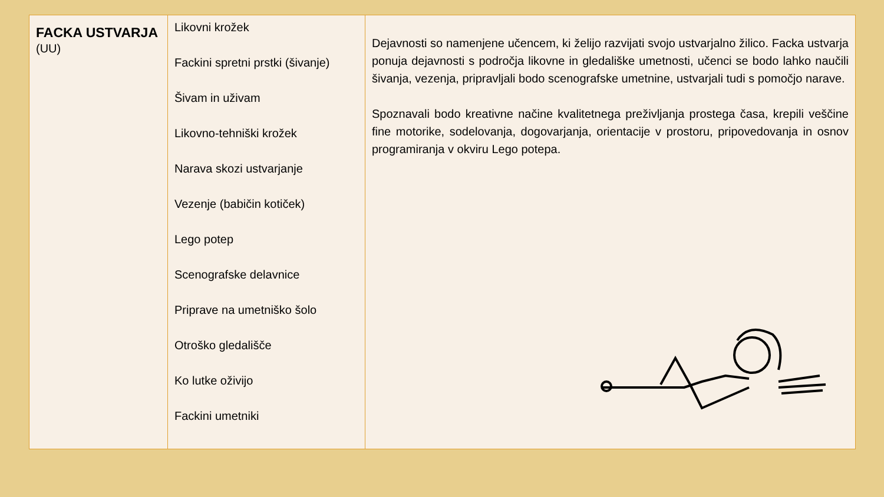| FACKA USTVARJA (UU) | Likovni krožek Fackini spretni prstki (šivanje) Šivam in uživam Likovno-tehniški krožek Narava skozi ustvarjanje Vezenje (babičin kotiček) Lego potep Scenografske delavnice Priprave na umetniško šolo Otroško gledališče Ko lutke oživijo Fackini umetniki | Dejavnosti so namenjene učencem, ki želijo razvijati svojo ustvarjalno žilico. Facka ustvarja ponuja dejavnosti s področja likovne in gledališke umetnosti, učenci se bodo lahko naučili šivanja, vezenja, pripravljali bodo scenografske umetnine, ustvarjali tudi s pomočjo narave. Spoznavali bodo kreativne načine kvalitetnega preživljanja prostega časa, krepili veščine fine motorike, sodelovanja, dogovarjanja, orientacije v prostoru, pripovedovanja in osnov programiranja v okviru Lego potepa. |